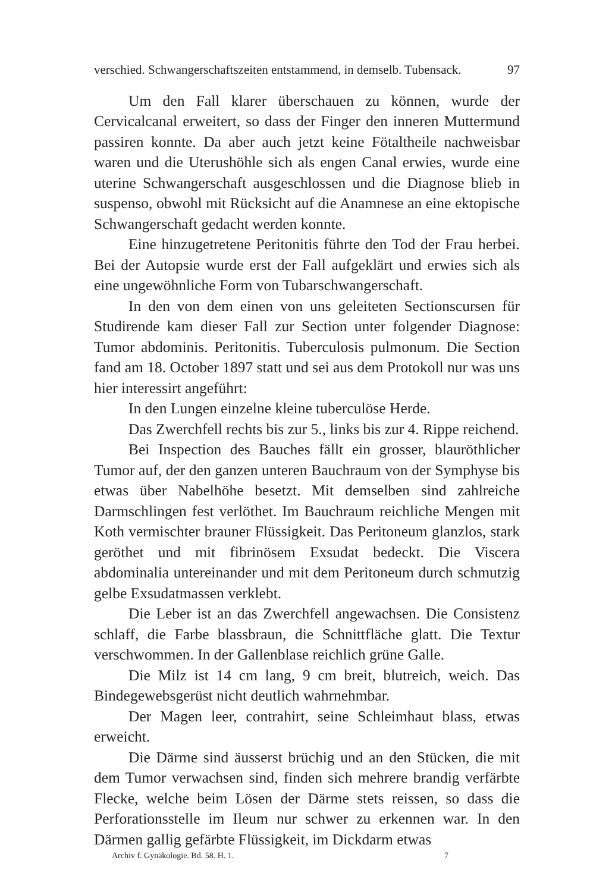verschied. Schwangerschaftszeiten entstammend, in demselb. Tubensack. 97
Um den Fall klarer überschauen zu können, wurde der Cervicalcanal erweitert, so dass der Finger den inneren Muttermund passiren konnte. Da aber auch jetzt keine Fötaltheile nachweisbar waren und die Uterushöhle sich als engen Canal erwies, wurde eine uterine Schwangerschaft ausgeschlossen und die Diagnose blieb in suspenso, obwohl mit Rücksicht auf die Anamnese an eine ektopische Schwangerschaft gedacht werden konnte.
Eine hinzugetretene Peritonitis führte den Tod der Frau herbei. Bei der Autopsie wurde erst der Fall aufgeklärt und erwies sich als eine ungewöhnliche Form von Tubarschwangerschaft.
In den von dem einen von uns geleiteten Sectionscursen für Studirende kam dieser Fall zur Section unter folgender Diagnose: Tumor abdominis. Peritonitis. Tuberculosis pulmonum. Die Section fand am 18. October 1897 statt und sei aus dem Protokoll nur was uns hier interessirt angeführt:
In den Lungen einzelne kleine tuberculöse Herde.
Das Zwerchfell rechts bis zur 5., links bis zur 4. Rippe reichend.
Bei Inspection des Bauches fällt ein grosser, blauröthlicher Tumor auf, der den ganzen unteren Bauchraum von der Symphyse bis etwas über Nabelhöhe besetzt. Mit demselben sind zahlreiche Darmschlingen fest verlöthet. Im Bauchraum reichliche Mengen mit Koth vermischter brauner Flüssigkeit. Das Peritoneum glanzlos, stark geröthet und mit fibrinösem Exsudat bedeckt. Die Viscera abdominalia untereinander und mit dem Peritoneum durch schmutzig gelbe Exsudatmassen verklebt.
Die Leber ist an das Zwerchfell angewachsen. Die Consistenz schlaff, die Farbe blassbraun, die Schnittfläche glatt. Die Textur verschwommen. In der Gallenblase reichlich grüne Galle.
Die Milz ist 14 cm lang, 9 cm breit, blutreich, weich. Das Bindegewebsgerüst nicht deutlich wahrnehmbar.
Der Magen leer, contrahirt, seine Schleimhaut blass, etwas erweicht.
Die Därme sind äusserst brüchig und an den Stücken, die mit dem Tumor verwachsen sind, finden sich mehrere brandig verfärbte Flecke, welche beim Lösen der Därme stets reissen, so dass die Perforationsstelle im Ileum nur schwer zu erkennen war. In den Därmen gallig gefärbte Flüssigkeit, im Dickdarm etwas
Archiv f. Gynäkologie. Bd. 58. H. 1. 7